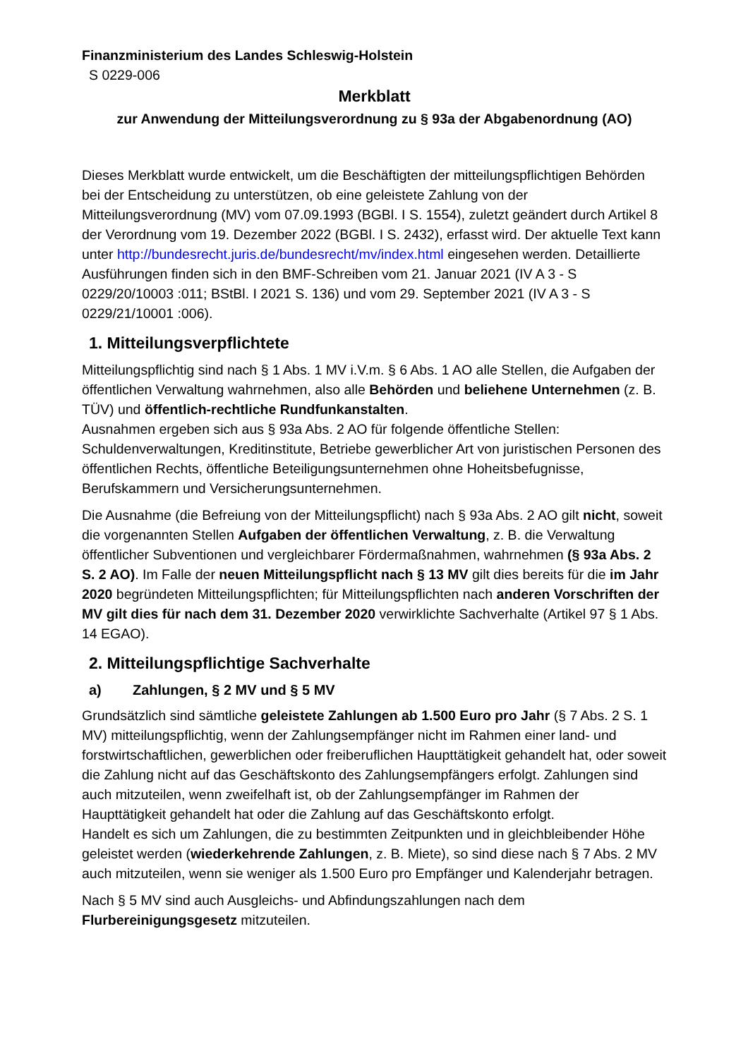Finanzministerium des Landes Schleswig-Holstein
S 0229-006
Merkblatt
zur Anwendung der Mitteilungsverordnung zu § 93a der Abgabenordnung (AO)
Dieses Merkblatt wurde entwickelt, um die Beschäftigten der mitteilungspflichtigen Behörden bei der Entscheidung zu unterstützen, ob eine geleistete Zahlung von der Mitteilungsverordnung (MV) vom 07.09.1993 (BGBl. I S. 1554), zuletzt geändert durch Artikel 8 der Verordnung vom 19. Dezember 2022 (BGBl. I S. 2432), erfasst wird. Der aktuelle Text kann unter http://bundesrecht.juris.de/bundesrecht/mv/index.html eingesehen werden. Detaillierte Ausführungen finden sich in den BMF-Schreiben vom 21. Januar 2021 (IV A 3 - S 0229/20/10003 :011; BStBl. I 2021 S. 136) und vom 29. September 2021 (IV A 3 - S 0229/21/10001 :006).
1. Mitteilungsverpflichtete
Mitteilungspflichtig sind nach § 1 Abs. 1 MV i.V.m. § 6 Abs. 1 AO alle Stellen, die Aufgaben der öffentlichen Verwaltung wahrnehmen, also alle Behörden und beliehene Unternehmen (z. B. TÜV) und öffentlich-rechtliche Rundfunkanstalten.
Ausnahmen ergeben sich aus § 93a Abs. 2 AO für folgende öffentliche Stellen: Schuldenverwaltungen, Kreditinstitute, Betriebe gewerblicher Art von juristischen Personen des öffentlichen Rechts, öffentliche Beteiligungsunternehmen ohne Hoheitsbefugnisse, Berufskammern und Versicherungsunternehmen.
Die Ausnahme (die Befreiung von der Mitteilungspflicht) nach § 93a Abs. 2 AO gilt nicht, soweit die vorgenannten Stellen Aufgaben der öffentlichen Verwaltung, z. B. die Verwaltung öffentlicher Subventionen und vergleichbarer Fördermaßnahmen, wahrnehmen (§ 93a Abs. 2 S. 2 AO). Im Falle der neuen Mitteilungspflicht nach § 13 MV gilt dies bereits für die im Jahr 2020 begründeten Mitteilungspflichten; für Mitteilungspflichten nach anderen Vorschriften der MV gilt dies für nach dem 31. Dezember 2020 verwirklichte Sachverhalte (Artikel 97 § 1 Abs. 14 EGAO).
2. Mitteilungspflichtige Sachverhalte
a) Zahlungen, § 2 MV und § 5 MV
Grundsätzlich sind sämtliche geleistete Zahlungen ab 1.500 Euro pro Jahr (§ 7 Abs. 2 S. 1 MV) mitteilungspflichtig, wenn der Zahlungsempfänger nicht im Rahmen einer land- und forstwirtschaftlichen, gewerblichen oder freiberuflichen Haupttätigkeit gehandelt hat, oder soweit die Zahlung nicht auf das Geschäftskonto des Zahlungsempfängers erfolgt. Zahlungen sind auch mitzuteilen, wenn zweifelhaft ist, ob der Zahlungsempfänger im Rahmen der Haupttätigkeit gehandelt hat oder die Zahlung auf das Geschäftskonto erfolgt.
Handelt es sich um Zahlungen, die zu bestimmten Zeitpunkten und in gleichbleibender Höhe geleistet werden (wiederkehrende Zahlungen, z. B. Miete), so sind diese nach § 7 Abs. 2 MV auch mitzuteilen, wenn sie weniger als 1.500 Euro pro Empfänger und Kalenderjahr betragen.
Nach § 5 MV sind auch Ausgleichs- und Abfindungszahlungen nach dem Flurbereinigungsgesetz mitzuteilen.